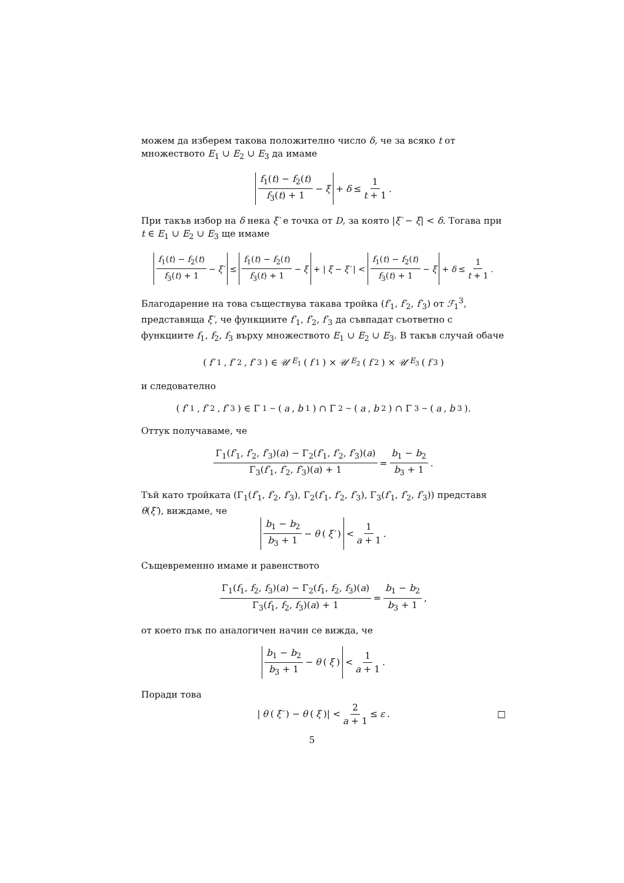можем да изберем такова положително число δ, че за всяко t от множеството E<sub>1</sub> ∪ E<sub>2</sub> ∪ E<sub>3</sub> да имаме
f<sub>1</sub>(t) − f<sub>2</sub>(t) f<sub>3</sub>(t) + 1 − ξ + δ ≤ 1 t + 1.
При такъв избор на δ нека ξ′ е точка от D, за която |ξ′ − ξ| < δ. Тогава при t ∈ E<sub>1</sub> ∪ E<sub>2</sub> ∪ E<sub>3</sub> ще имаме
f<sub>1</sub>(t) − f<sub>2</sub>(t) f<sub>3</sub>(t) + 1 − ξ′ ≤ f<sub>1</sub>(t) − f<sub>2</sub>(t) f<sub>3</sub>(t) + 1 − ξ + | ξ − ξ′ | < f<sub>1</sub>(t) − f<sub>2</sub>(t) f<sub>3</sub>(t) + 1 − ξ + δ ≤ 1 t + 1.
Благодарение на това съществува такава тройка (f′<sub>1</sub>, f′<sub>2</sub>, f′<sub>3</sub>) от ℱ<sub>1</sub><sup>3</sup>, представяща ξ′, че функциите f′<sub>1</sub>, f′<sub>2</sub>, f′<sub>3</sub> да съвпадат съответно с функциите f<sub>1</sub>, f<sub>2</sub>, f<sub>3</sub> върху множеството E<sub>1</sub> ∪ E<sub>2</sub> ∪ E<sub>3</sub>. В такъв случай обаче
(f′<sub>1</sub>, f′<sub>2</sub>, f′<sub>3</sub>) ∈ 𝒰<sub>E<sub>1</sub></sub>(f<sub>1</sub>) × 𝒰<sub>E<sub>2</sub></sub>(f<sub>2</sub>) × 𝒰<sub>E<sub>3</sub></sub>(f<sub>3</sub>)
и следователно
(f′<sub>1</sub>, f′<sub>2</sub>, f′<sub>3</sub>) ∈ Γ<sub>1</sub><sup>−</sup>(a, b<sub>1</sub>) ∩ Γ<sub>2</sub><sup>−</sup>(a, b<sub>2</sub>) ∩ Γ<sub>3</sub><sup>−</sup>(a, b<sub>3</sub>).
Оттук получаваме, че
Γ<sub>1</sub>(f′<sub>1</sub>, f′<sub>2</sub>, f′<sub>3</sub>)(a) − Γ<sub>2</sub>(f′<sub>1</sub>, f′<sub>2</sub>, f′<sub>3</sub>)(a) Γ<sub>3</sub>(f′<sub>1</sub>, f′<sub>2</sub>, f′<sub>3</sub>)(a) + 1 = b<sub>1</sub> − b<sub>2</sub> b<sub>3</sub> + 1.
Тъй като тройката (Γ<sub>1</sub>(f′<sub>1</sub>, f′<sub>2</sub>, f′<sub>3</sub>), Γ<sub>2</sub>(f′<sub>1</sub>, f′<sub>2</sub>, f′<sub>3</sub>), Γ<sub>3</sub>(f′<sub>1</sub>, f′<sub>2</sub>, f′<sub>3</sub>)) представя θ(ξ′), виждаме, че
b<sub>1</sub> − b<sub>2</sub> b<sub>3</sub> + 1 − θ (ξ′) < 1 a + 1.
Същевременно имаме и равенството
Γ<sub>1</sub>(f<sub>1</sub>, f<sub>2</sub>, f<sub>3</sub>)(a) − Γ<sub>2</sub>(f<sub>1</sub>, f<sub>2</sub>, f<sub>3</sub>)(a) Γ<sub>3</sub>(f<sub>1</sub>, f<sub>2</sub>, f<sub>3</sub>)(a) + 1 = b<sub>1</sub> − b<sub>2</sub> b<sub>3</sub> + 1,
от което пък по аналогичен начин се вижда, че
b<sub>1</sub> − b<sub>2</sub> b<sub>3</sub> + 1 − θ (ξ) < 1 a + 1.
Поради това
| θ (ξ′) − θ (ξ)| < 2 a + 1 ≤ ε. □
5